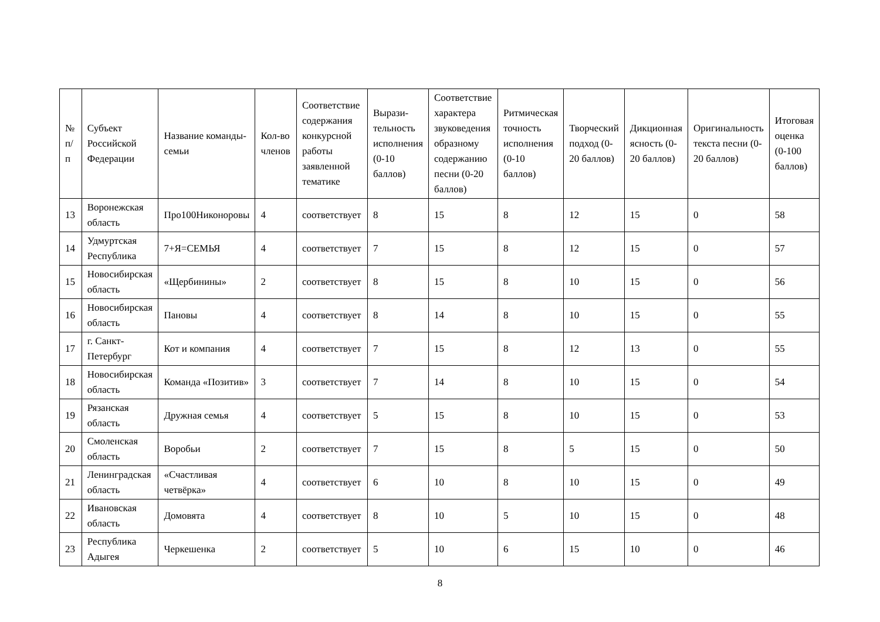| № п/п | Субъект Российской Федерации | Название команды-семьи | Кол-во членов | Соответствие содержания конкурсной работы заявленной тематике | Вырази­тельность исполнения (0-10 баллов) | Соответствие характера звуковедения образному содержанию песни (0-20 баллов) | Ритмическая точность исполнения (0-10 баллов) | Творческий подход (0-20 баллов) | Дикционная ясность (0-20 баллов) | Оригинальность текста песни (0-20 баллов) | Итоговая оценка (0-100 баллов) |
| --- | --- | --- | --- | --- | --- | --- | --- | --- | --- | --- | --- |
| 13 | Воронежская область | Про100Никоноровы | 4 | соответствует | 8 | 15 | 8 | 12 | 15 | 0 | 58 |
| 14 | Удмуртская Республика | 7+Я=СЕМЬЯ | 4 | соответствует | 7 | 15 | 8 | 12 | 15 | 0 | 57 |
| 15 | Новосибирская область | «Щербинины» | 2 | соответствует | 8 | 15 | 8 | 10 | 15 | 0 | 56 |
| 16 | Новосибирская область | Пановы | 4 | соответствует | 8 | 14 | 8 | 10 | 15 | 0 | 55 |
| 17 | г. Санкт-Петербург | Кот и компания | 4 | соответствует | 7 | 15 | 8 | 12 | 13 | 0 | 55 |
| 18 | Новосибирская область | Команда «Позитив» | 3 | соответствует | 7 | 14 | 8 | 10 | 15 | 0 | 54 |
| 19 | Рязанская область | Дружная семья | 4 | соответствует | 5 | 15 | 8 | 10 | 15 | 0 | 53 |
| 20 | Смоленская область | Воробьи | 2 | соответствует | 7 | 15 | 8 | 5 | 15 | 0 | 50 |
| 21 | Ленинградская область | «Счастливая четвёрка» | 4 | соответствует | 6 | 10 | 8 | 10 | 15 | 0 | 49 |
| 22 | Ивановская область | Домовята | 4 | соответствует | 8 | 10 | 5 | 10 | 15 | 0 | 48 |
| 23 | Республика Адыгея | Черкешенка | 2 | соответствует | 5 | 10 | 6 | 15 | 10 | 0 | 46 |
8